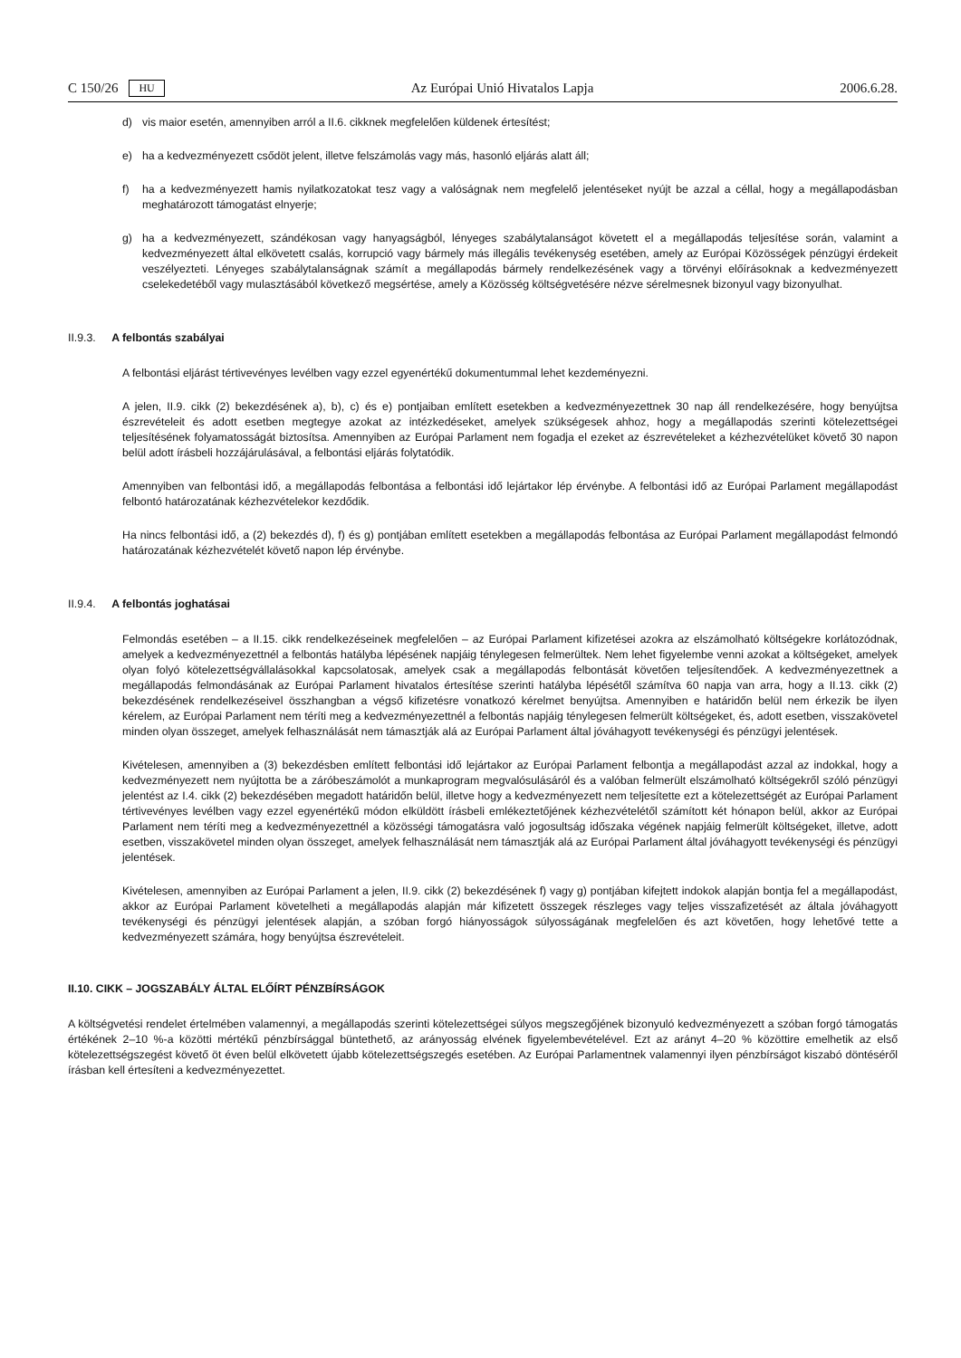C 150/26 HU Az Európai Unió Hivatalos Lapja 2006.6.28.
d) vis maior esetén, amennyiben arról a II.6. cikknek megfelelően küldenek értesítést;
e) ha a kedvezményezett csődöt jelent, illetve felszámolás vagy más, hasonló eljárás alatt áll;
f) ha a kedvezményezett hamis nyilatkozatokat tesz vagy a valóságnak nem megfelelő jelentéseket nyújt be azzal a céllal, hogy a megállapodásban meghatározott támogatást elnyerje;
g) ha a kedvezményezett, szándékosan vagy hanyagságból, lényeges szabálytalanságot követett el a megállapodás teljesítése során, valamint a kedvezményezett által elkövetett csalás, korrupció vagy bármely más illegális tevékenység esetében, amely az Európai Közösségek pénzügyi érdekeit veszélyezteti. Lényeges szabálytalanságnak számít a megállapodás bármely rendelkezésének vagy a törvényi előírásoknak a kedvezményezett cselekedetéből vagy mulasztásából következő megsértése, amely a Közösség költségvetésére nézve sérelmesnek bizonyul vagy bizonyulhat.
II.9.3. A felbontás szabályai
A felbontási eljárást tértivevényes levélben vagy ezzel egyenértékű dokumentummal lehet kezdeményezni.
A jelen, II.9. cikk (2) bekezdésének a), b), c) és e) pontjaiban említett esetekben a kedvezményezettnek 30 nap áll rendelkezésére, hogy benyújtsa észrevételeit és adott esetben megtegye azokat az intézkedéseket, amelyek szükségesek ahhoz, hogy a megállapodás szerinti kötelezettségei teljesítésének folyamatosságát biztosítsa. Amennyiben az Európai Parlament nem fogadja el ezeket az észrevételeket a kézhezvételüket követő 30 napon belül adott írásbeli hozzájárulásával, a felbontási eljárás folytatódik.
Amennyiben van felbontási idő, a megállapodás felbontása a felbontási idő lejártakor lép érvénybe. A felbontási idő az Európai Parlament megállapodást felbontó határozatának kézhezvételekor kezdődik.
Ha nincs felbontási idő, a (2) bekezdés d), f) és g) pontjában említett esetekben a megállapodás felbontása az Európai Parlament megállapodást felmondó határozatának kézhezvételét követő napon lép érvénybe.
II.9.4. A felbontás joghatásai
Felmondás esetében – a II.15. cikk rendelkezéseinek megfelelően – az Európai Parlament kifizetései azokra az elszámolható költségekre korlátozódnak, amelyek a kedvezményezettnél a felbontás hatályba lépésének napjáig ténylegesen felmerültek. Nem lehet figyelembe venni azokat a költségeket, amelyek olyan folyó kötelezettségvállalásokkal kapcsolatosak, amelyek csak a megállapodás felbontását követően teljesítendőek. A kedvezményezettnek a megállapodás felmondásának az Európai Parlament hivatalos értesítése szerinti hatályba lépésétől számítva 60 napja van arra, hogy a II.13. cikk (2) bekezdésének rendelkezéseivel összhangban a végső kifizetésre vonatkozó kérelmet benyújtsa. Amennyiben e határidőn belül nem érkezik be ilyen kérelem, az Európai Parlament nem téríti meg a kedvezményezettnél a felbontás napjáig ténylegesen felmerült költségeket, és, adott esetben, visszakövetel minden olyan összeget, amelyek felhasználását nem támasztják alá az Európai Parlament által jóváhagyott tevékenységi és pénzügyi jelentések.
Kivételesen, amennyiben a (3) bekezdésben említett felbontási idő lejártakor az Európai Parlament felbontja a megállapodást azzal az indokkal, hogy a kedvezményezett nem nyújtotta be a záróbeszámolót a munkaprogram megvalósulásáról és a valóban felmerült elszámolható költségekről szóló pénzügyi jelentést az I.4. cikk (2) bekezdésében megadott határidőn belül, illetve hogy a kedvezményezett nem teljesítette ezt a kötelezettségét az Európai Parlament tértivevényes levélben vagy ezzel egyenértékű módon elküldött írásbeli emlékeztetőjének kézhezvételétől számított két hónapon belül, akkor az Európai Parlament nem téríti meg a kedvezményezettnél a közösségi támogatásra való jogosultság időszaka végének napjáig felmerült költségeket, illetve, adott esetben, visszakövetel minden olyan összeget, amelyek felhasználását nem támasztják alá az Európai Parlament által jóváhagyott tevékenységi és pénzügyi jelentések.
Kivételesen, amennyiben az Európai Parlament a jelen, II.9. cikk (2) bekezdésének f) vagy g) pontjában kifejtett indokok alapján bontja fel a megállapodást, akkor az Európai Parlament követelheti a megállapodás alapján már kifizetett összegek részleges vagy teljes visszafizetését az általa jóváhagyott tevékenységi és pénzügyi jelentések alapján, a szóban forgó hiányosságok súlyosságának megfelelően és azt követően, hogy lehetővé tette a kedvezményezett számára, hogy benyújtsa észrevételeit.
II.10. CIKK – JOGSZABÁLY ÁLTAL ELŐÍRT PÉNZBÍRSÁGOK
A költségvetési rendelet értelmében valamennyi, a megállapodás szerinti kötelezettségei súlyos megszegőjének bizonyuló kedvezményezett a szóban forgó támogatás értékének 2–10 %-a közötti mértékű pénzbírsággal büntethető, az arányosság elvének figyelembevételével. Ezt az arányt 4–20 % közöttire emelhetik az első kötelezettségszegést követő öt éven belül elkövetett újabb kötelezettségszegés esetében. Az Európai Parlamentnek valamennyi ilyen pénzbírságot kiszabó döntéséről írásban kell értesíteni a kedvezményezettet.